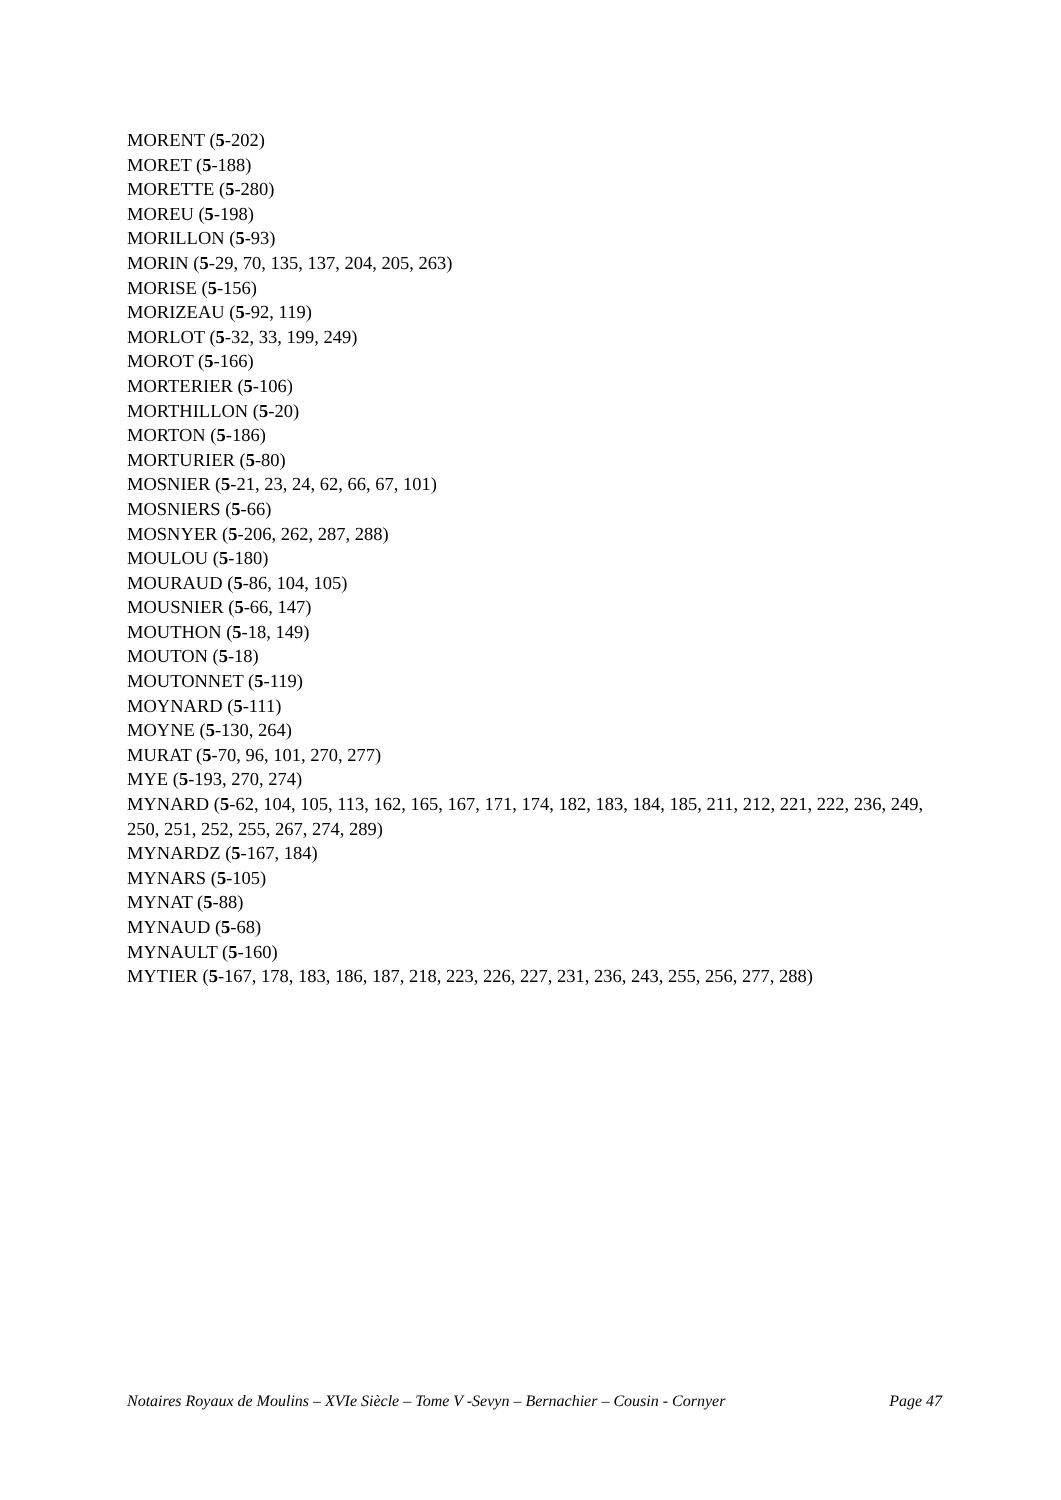MORENT (5-202)
MORET (5-188)
MORETTE (5-280)
MOREU (5-198)
MORILLON (5-93)
MORIN (5-29, 70, 135, 137, 204, 205, 263)
MORISE (5-156)
MORIZEAU (5-92, 119)
MORLOT (5-32, 33, 199, 249)
MOROT (5-166)
MORTERIER (5-106)
MORTHILLON (5-20)
MORTON (5-186)
MORTURIER (5-80)
MOSNIER (5-21, 23, 24, 62, 66, 67, 101)
MOSNIERS (5-66)
MOSNYER (5-206, 262, 287, 288)
MOULOU (5-180)
MOURAUD (5-86, 104, 105)
MOUSNIER (5-66, 147)
MOUTHON (5-18, 149)
MOUTON (5-18)
MOUTONNET (5-119)
MOYNARD (5-111)
MOYNE (5-130, 264)
MURAT (5-70, 96, 101, 270, 277)
MYE (5-193, 270, 274)
MYNARD (5-62, 104, 105, 113, 162, 165, 167, 171, 174, 182, 183, 184, 185, 211, 212, 221, 222, 236, 249, 250, 251, 252, 255, 267, 274, 289)
MYNARDZ (5-167, 184)
MYNARS (5-105)
MYNAT (5-88)
MYNAUD (5-68)
MYNAULT (5-160)
MYTIER (5-167, 178, 183, 186, 187, 218, 223, 226, 227, 231, 236, 243, 255, 256, 277, 288)
Notaires Royaux de Moulins – XVIe Siècle – Tome V -Sevyn – Bernachier – Cousin - Cornyer Page 47